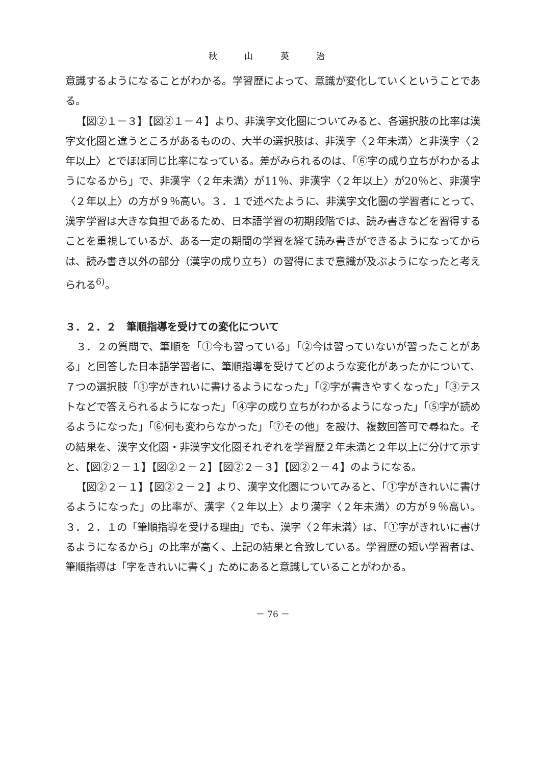秋 山 英 治
意識するようになることがわかる。学習歴によって、意識が変化していくということである。
【図②１－３】【図②１－４】より、非漢字文化圏についてみると、各選択肢の比率は漢字文化圏と違うところがあるものの、大半の選択肢は、非漢字〈２年未満〉と非漢字〈２年以上〉とでほぼ同じ比率になっている。差がみられるのは、「⑥字の成り立ちがわかるようになるから」で、非漢字〈２年未満〉が11％、非漢字〈２年以上〉が20％と、非漢字〈２年以上〉の方が９％高い。３．１で述べたように、非漢字文化圏の学習者にとって、漢字学習は大きな負担であるため、日本語学習の初期段階では、読み書きなどを習得することを重視しているが、ある一定の期間の学習を経て読み書きができるようになってからは、読み書き以外の部分（漢字の成り立ち）の習得にまで意識が及ぶようになったと考えられる<sup>6)</sup>。
３．２．２　筆順指導を受けての変化について
３．２の質問で、筆順を「①今も習っている」「②今は習っていないが習ったことがある」と回答した日本語学習者に、筆順指導を受けてどのような変化があったかについて、７つの選択肢「①字がきれいに書けるようになった」「②字が書きやすくなった」「③テストなどで答えられるようになった」「④字の成り立ちがわかるようになった」「⑤字が読めるようになった」「⑥何も変わらなかった」「⑦その他」を設け、複数回答可で尋ねた。その結果を、漢字文化圏・非漢字文化圏それぞれを学習歴２年未満と２年以上に分けて示すと、【図②２－１】【図②２－２】【図②２－３】【図②２－４】のようになる。
【図②２－１】【図②２－２】より、漢字文化圏についてみると、「①字がきれいに書けるようになった」の比率が、漢字〈２年以上〉より漢字〈２年未満〉の方が９％高い。３．２．１の「筆順指導を受ける理由」でも、漢字〈２年未満〉は、「①字がきれいに書けるようになるから」の比率が高く、上記の結果と合致している。学習歴の短い学習者は、筆順指導は「字をきれいに書く」ためにあると意識していることがわかる。
－ 76 －